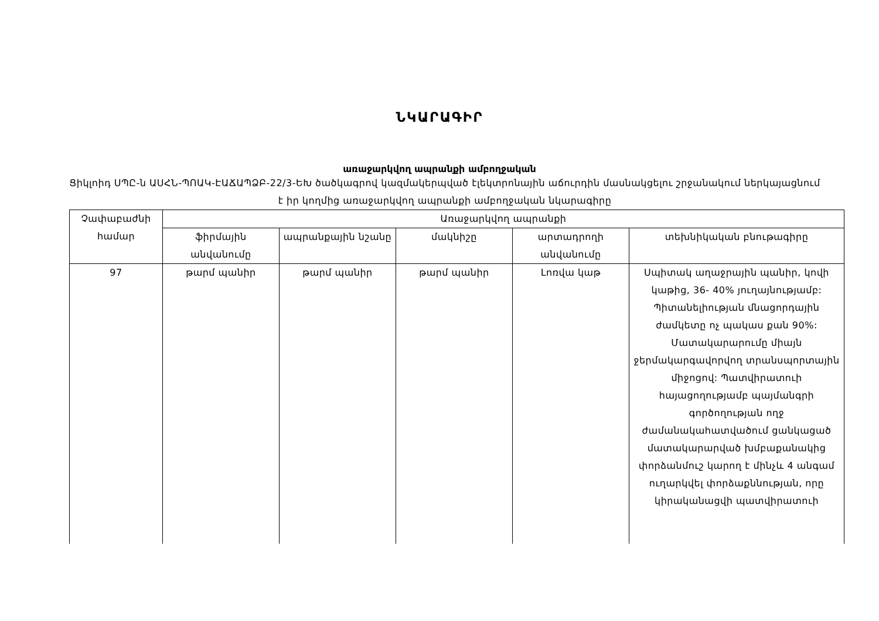ՆԿԱՐԱԳԻՐ
առաջարկվող ապրանքի ամբողջական
Ցիկլոիդ ՍՊԸ-ն ԱՍՀՆ-ՊՈԱԿ-ԷԱՃԱՊՁԲ-22/3-ԵԽ ծածկագրով կազմակերպված էլեկտրոնային աճուրդին մասնակցելու շրջանակում ներկայացնում է իր կողմից առաջարկվող ապրանքի ամբողջական նկարագիրը
| Չափաբաժնի համար | Առաջարկվող ապրանքի | | | | |
| --- | --- | --- | --- | --- | --- |
| | ֆիրմային անվանումը | ապրանքային նշանը | մակնիշը | արտադրողի անվանումը | տեխնիկական բնութագիրը |
| 97 | թարմ պանիր | թարմ պանիր | թարմ պանիր | Լոռվա կաթ | Սպիտակ աղաջրային պանիր, կովի կաթից, 36- 40% յուղայնությամբ: Պիտանելիության մնացորդային ժամկետը ոչ պակաս քան 90%: Մատակարարումը միայն ջերմակարգավորվող տրանսպորտային միջոցով: Պատվիրատուի հայացողությամբ պայմանգրի գործողության ողջ ժամանակահատվածում ցանկացած մատակարարված խմբաքանակից փորձանմուշ կարող է մինչև 4 անգամ ուղարկվել փորձաքննության, որը կիրականացվի պատվիրատուի |